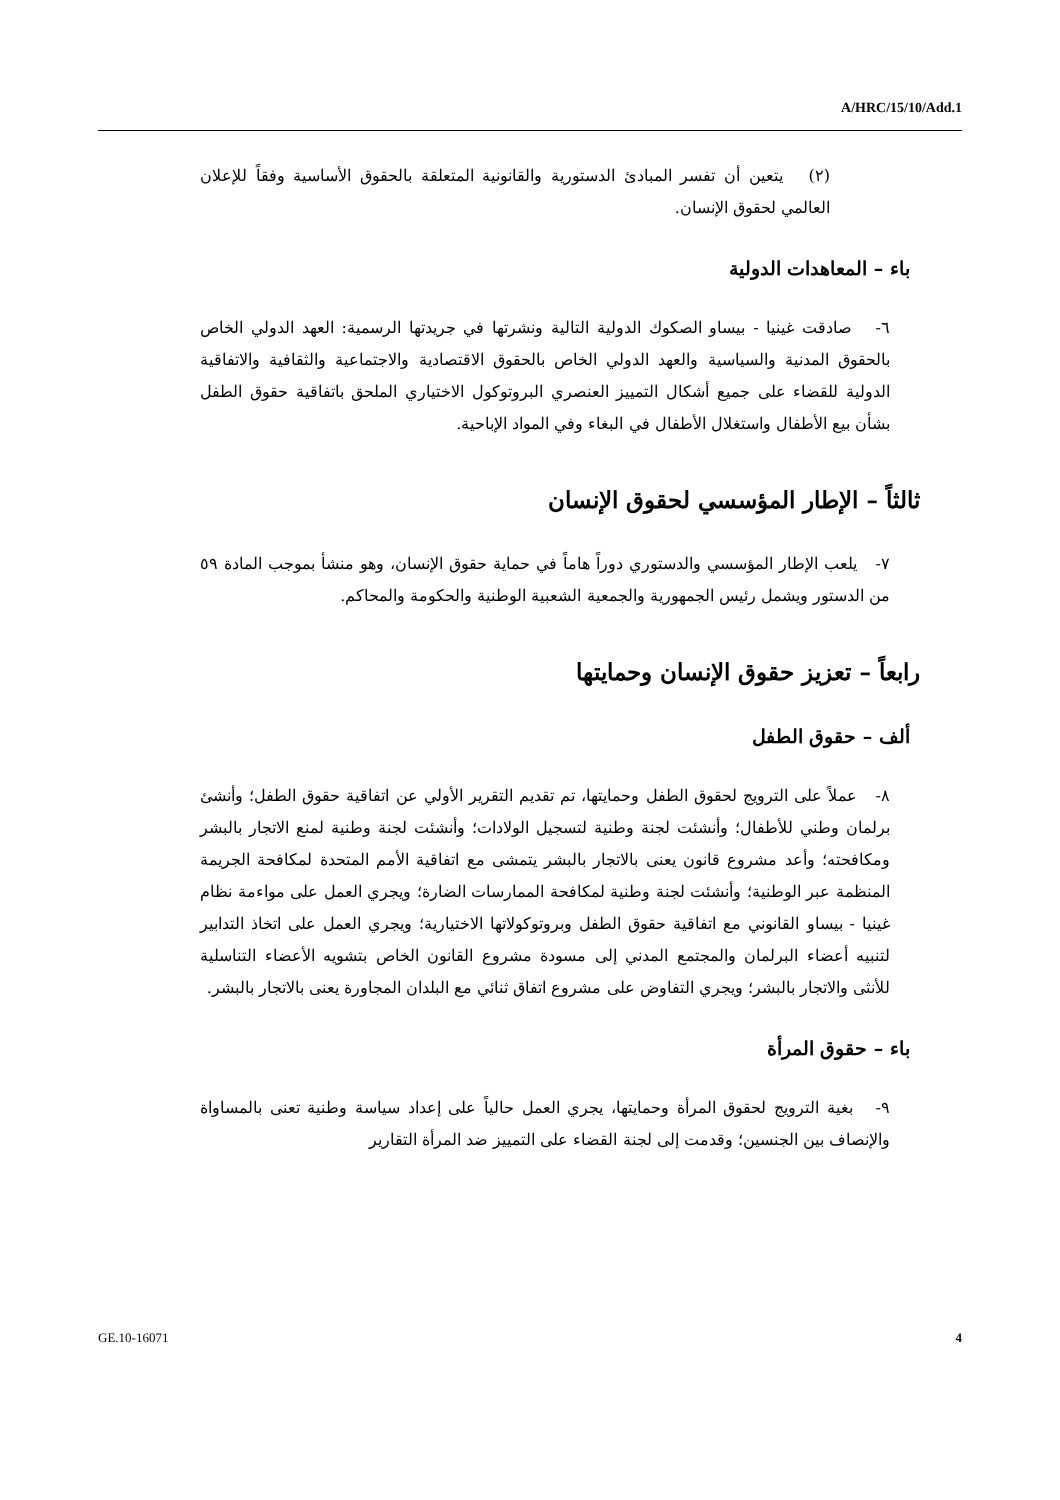A/HRC/15/10/Add.1
(٢) يتعين أن تفسر المبادئ الدستورية والقانونية المتعلقة بالحقوق الأساسية وفقاً للإعلان العالمي لحقوق الإنسان.
باء – المعاهدات الدولية
٦- صادقت غينيا - بيساو الصكوك الدولية التالية ونشرتها في جريدتها الرسمية: العهد الدولي الخاص بالحقوق المدنية والسياسية والعهد الدولي الخاص بالحقوق الاقتصادية والاجتماعية والثقافية والاتفاقية الدولية للقضاء على جميع أشكال التمييز العنصري البروتوكول الاختياري الملحق باتفاقية حقوق الطفل بشأن بيع الأطفال واستغلال الأطفال في البغاء وفي المواد الإباحية.
ثالثاً – الإطار المؤسسي لحقوق الإنسان
٧- يلعب الإطار المؤسسي والدستوري دوراً هاماً في حماية حقوق الإنسان، وهو منشأ بموجب المادة ٥٩ من الدستور ويشمل رئيس الجمهورية والجمعية الشعبية الوطنية والحكومة والمحاكم.
رابعاً – تعزيز حقوق الإنسان وحمايتها
ألف – حقوق الطفل
٨- عملاً على الترويج لحقوق الطفل وحمايتها، تم تقديم التقرير الأولي عن اتفاقية حقوق الطفل؛ وأنشئ برلمان وطني للأطفال؛ وأنشئت لجنة وطنية لتسجيل الولادات؛ وأنشئت لجنة وطنية لمنع الاتجار بالبشر ومكافحته؛ وأعد مشروع قانون يعنى بالاتجار بالبشر يتمشى مع اتفاقية الأمم المتحدة لمكافحة الجريمة المنظمة عبر الوطنية؛ وأنشئت لجنة وطنية لمكافحة الممارسات الضارة؛ ويجري العمل على مواءمة نظام غينيا - بيساو القانوني مع اتفاقية حقوق الطفل وبروتوكولاتها الاختيارية؛ ويجري العمل على اتخاذ التدابير لتنبيه أعضاء البرلمان والمجتمع المدني إلى مسودة مشروع القانون الخاص بتشويه الأعضاء التناسلية للأنثى والاتجار بالبشر؛ ويجري التفاوض على مشروع اتفاق ثنائي مع البلدان المجاورة يعنى بالاتجار بالبشر.
باء – حقوق المرأة
٩- بغية الترويج لحقوق المرأة وحمايتها، يجري العمل حالياً على إعداد سياسة وطنية تعنى بالمساواة والإنصاف بين الجنسين؛ وقدمت إلى لجنة القضاء على التمييز ضد المرأة التقارير
GE.10-16071 4